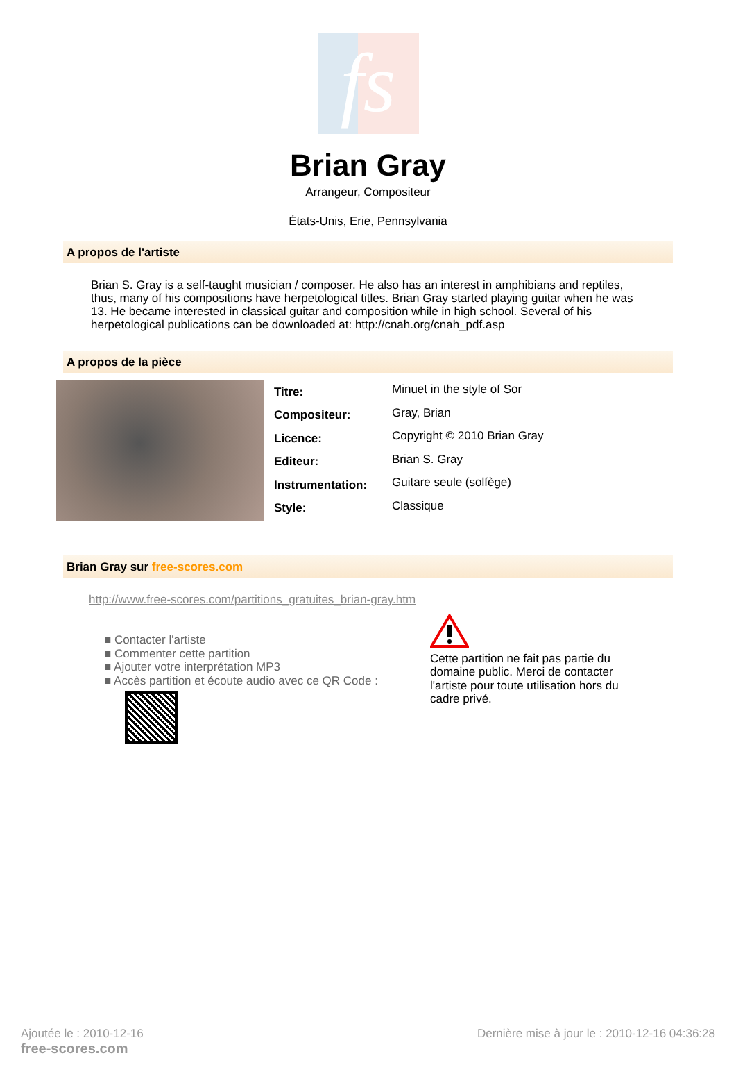fs
Brian Gray
Arrangeur, Compositeur
États-Unis, Erie, Pennsylvania
A propos de l'artiste
Brian S. Gray is a self-taught musician / composer. He also has an interest in amphibians and reptiles, thus, many of his compositions have herpetological titles. Brian Gray started playing guitar when he was 13. He became interested in classical guitar and composition while in high school. Several of his herpetological publications can be downloaded at: http://cnah.org/cnah_pdf.asp
A propos de la pièce
| Titre: | Minuet in the style of Sor |
| Compositeur: | Gray, Brian |
| Licence: | Copyright © 2010 Brian Gray |
| Editeur: | Brian S. Gray |
| Instrumentation: | Guitare seule (solfège) |
| Style: | Classique |
Brian Gray sur free-scores.com
http://www.free-scores.com/partitions_gratuites_brian-gray.htm
■ Contacter l'artiste
■ Commenter cette partition
■ Ajouter votre interprétation MP3
■ Accès partition et écoute audio avec ce QR Code :
Cette partition ne fait pas partie du domaine public. Merci de contacter l'artiste pour toute utilisation hors du cadre privé.
Ajoutée le : 2010-12-16
free-scores.com
Dernière mise à jour le : 2010-12-16 04:36:28